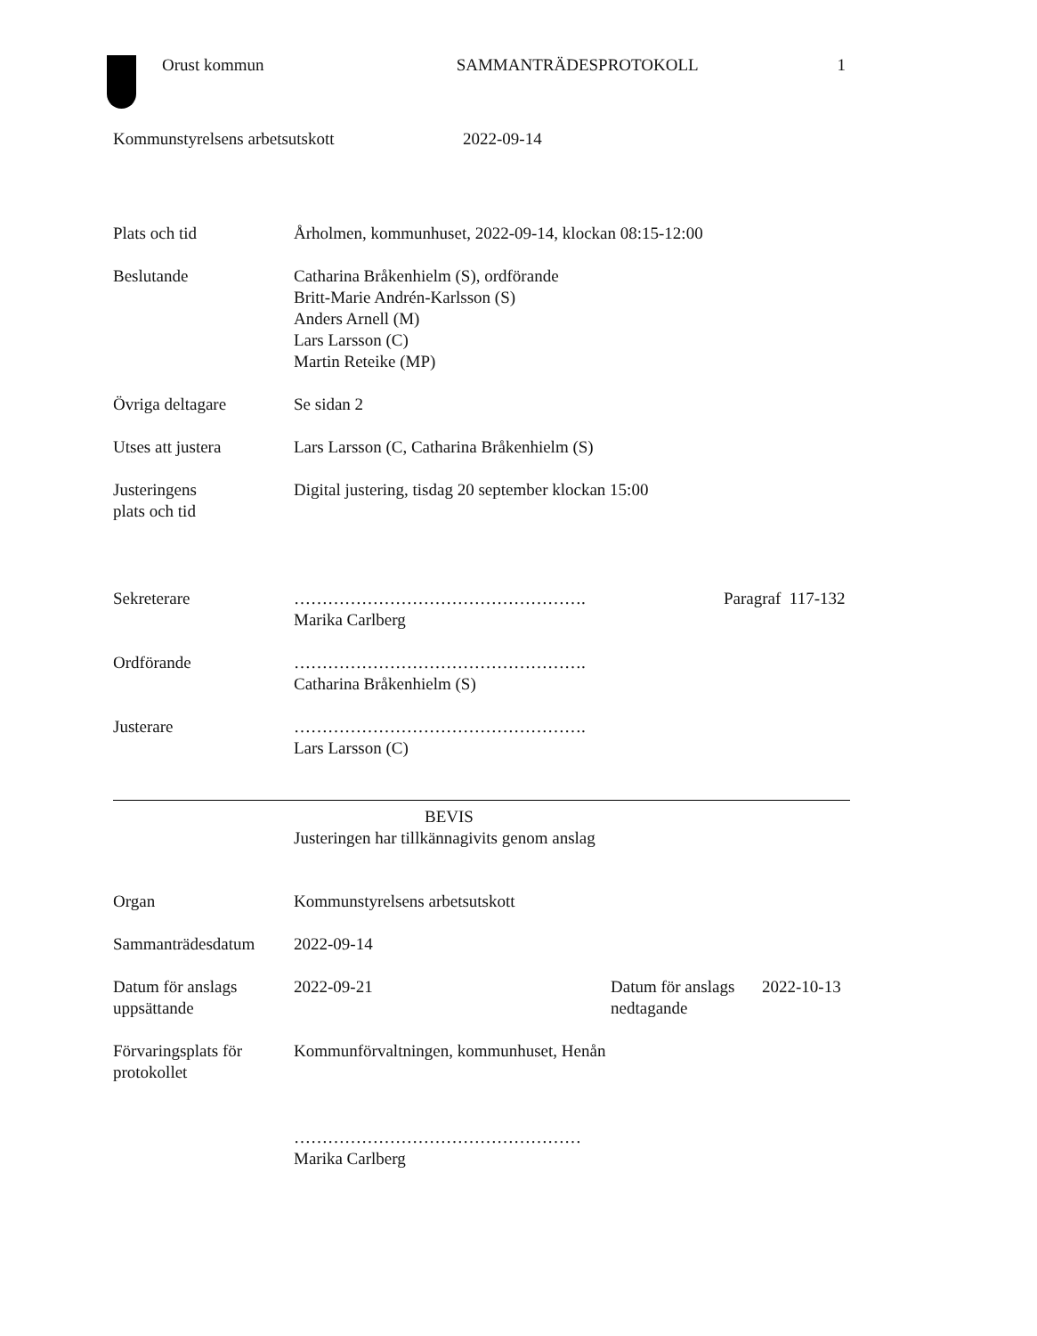Orust kommun SAMMANTRÄDESPROTOKOLL 1
Kommunstyrelsens arbetsutskott 2022-09-14
Plats och tid Årholmen, kommunhuset, 2022-09-14, klockan 08:15-12:00
Beslutande Catharina Bråkenhielm (S), ordförande
Britt-Marie Andrén-Karlsson (S)
Anders Arnell (M)
Lars Larsson (C)
Martin Reteike (MP)
Övriga deltagare Se sidan 2
Utses att justera Lars Larsson (C, Catharina Bråkenhielm (S)
Justeringens
plats och tid
Digital justering, tisdag 20 september klockan 15:00
Sekreterare …………………………………………….
Marika Carlberg
Paragraf 117-132
Ordförande …………………………………………….
Catharina Bråkenhielm (S)
Justerare …………………………………………….
Lars Larsson (C)
BEVIS
Justeringen har tillkännagivits genom anslag
Organ Kommunstyrelsens arbetsutskott
Sammanträdesdatum 2022-09-14
Datum för anslags
uppsättande
2022-09-21 Datum för anslags
nedtagande
2022-10-13
Förvaringsplats för
protokollet
Kommunförvaltningen, kommunhuset, Henån
……………………………………………
Marika Carlberg